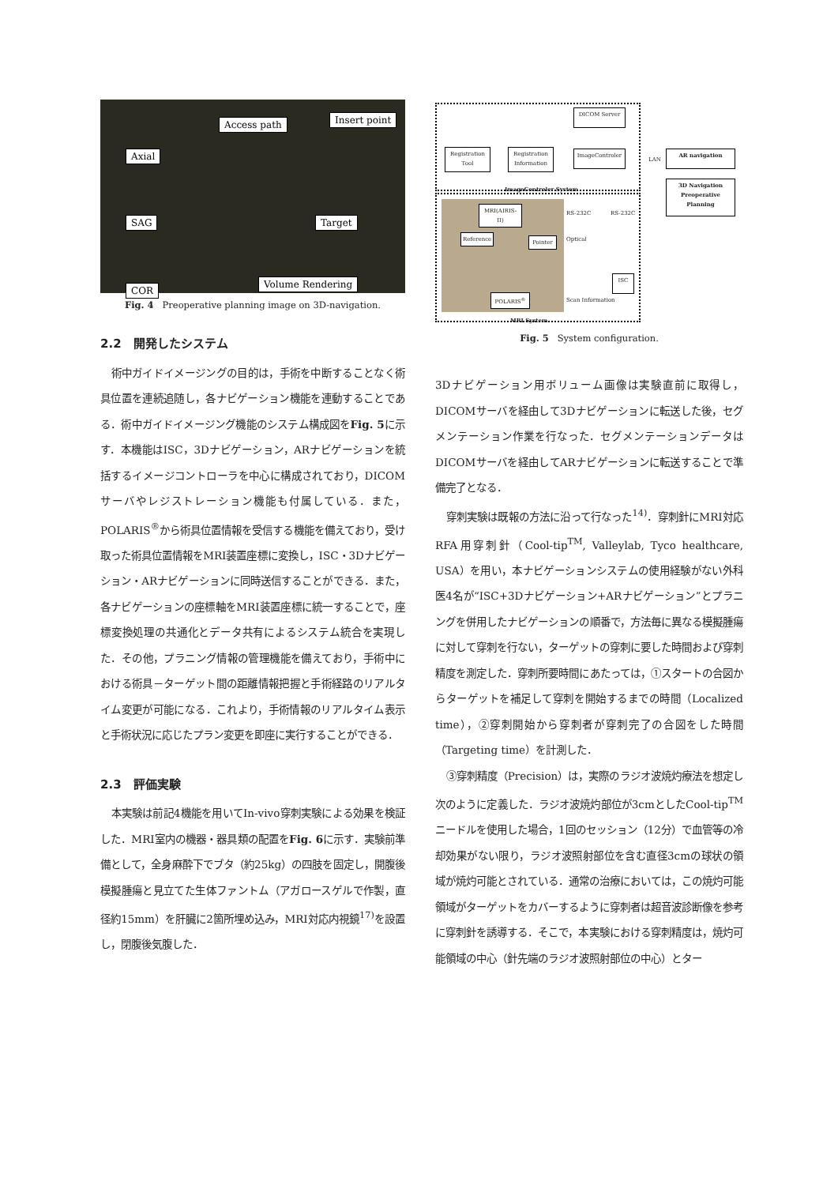Axial
SAG
COR
Access path Insert point
Target
Volume Rendering
Fig. 4　Preoperative planning image on 3D-navigation.
2.2　開発したシステム
術中ガイドイメージングの目的は，手術を中断することなく術具位置を連続追随し，各ナビゲーション機能を連動することである．術中ガイドイメージング機能のシステム構成図をFig. 5に示す．本機能はISC，3Dナビゲーション，ARナビゲーションを統括するイメージコントローラを中心に構成されており，DICOMサーバやレジストレーション機能も付属している．また，POLARIS<sup>®</sup>から術具位置情報を受信する機能を備えており，受け取った術具位置情報をMRI装置座標に変換し，ISC・3Dナビゲーション・ARナビゲーションに同時送信することができる．また，各ナビゲーションの座標軸をMRI装置座標に統一することで，座標変換処理の共通化とデータ共有によるシステム統合を実現した．その他，プラニング情報の管理機能を備えており，手術中における術具－ターゲット間の距離情報把握と手術経路のリアルタイム変更が可能になる．これより，手術情報のリアルタイム表示と手術状況に応じたプラン変更を即座に実行することができる．
2.3　評価実験
本実験は前記4機能を用いてIn-vivo穿刺実験による効果を検証した．MRI室内の機器・器具類の配置をFig. 6に示す．実験前準備として，全身麻酔下でブタ（約25kg）の四肢を固定し，開腹後模擬腫瘍と見立てた生体ファントム（アガロースゲルで作製，直径約15mm）を肝臓に2箇所埋め込み，MRI対応内視鏡<sup>17)</sup>を設置し，閉腹後気腹した．
DICOM Server
Registration Tool
Registration Information
ImageControler LAN AR navigation
3D Navigation
Preoperative Planning
ImageControler System
MRI(AIRIS-II)
Reference Pointer
POLARIS<sup>®</sup>
RS-232C
Optical
RS-232C
ISC
Scan Information
MRI System
Fig. 5　System configuration.
3Dナビゲーション用ボリューム画像は実験直前に取得し，DICOMサーバを経由して3Dナビゲーションに転送した後，セグメンテーション作業を行なった．セグメンテーションデータはDICOMサーバを経由してARナビゲーションに転送することで準備完了となる．
穿刺実験は既報の方法に沿って行なった<sup>14)</sup>．穿刺針にMRI対応RFA用穿刺針（Cool-tip<sup>TM</sup>, Valleylab, Tyco healthcare, USA）を用い，本ナビゲーションシステムの使用経験がない外科医4名が“ISC+3Dナビゲーション+ARナビゲーション”とプラニングを併用したナビゲーションの順番で，方法毎に異なる模擬腫瘍に対して穿刺を行ない，ターゲットの穿刺に要した時間および穿刺精度を測定した．穿刺所要時間にあたっては，①スタートの合図からターゲットを補足して穿刺を開始するまでの時間（Localized time），②穿刺開始から穿刺者が穿刺完了の合図をした時間（Targeting time）を計測した．
③穿刺精度（Precision）は，実際のラジオ波焼灼療法を想定し次のように定義した．ラジオ波焼灼部位が3cmとしたCool-tip<sup>TM</sup>ニードルを使用した場合，1回のセッション（12分）で血管等の冷却効果がない限り，ラジオ波照射部位を含む直径3cmの球状の領域が焼灼可能とされている．通常の治療においては，この焼灼可能領域がターゲットをカバーするように穿刺者は超音波診断像を参考に穿刺針を誘導する．そこで，本実験における穿刺精度は，焼灼可能領域の中心（針先端のラジオ波照射部位の中心）とター